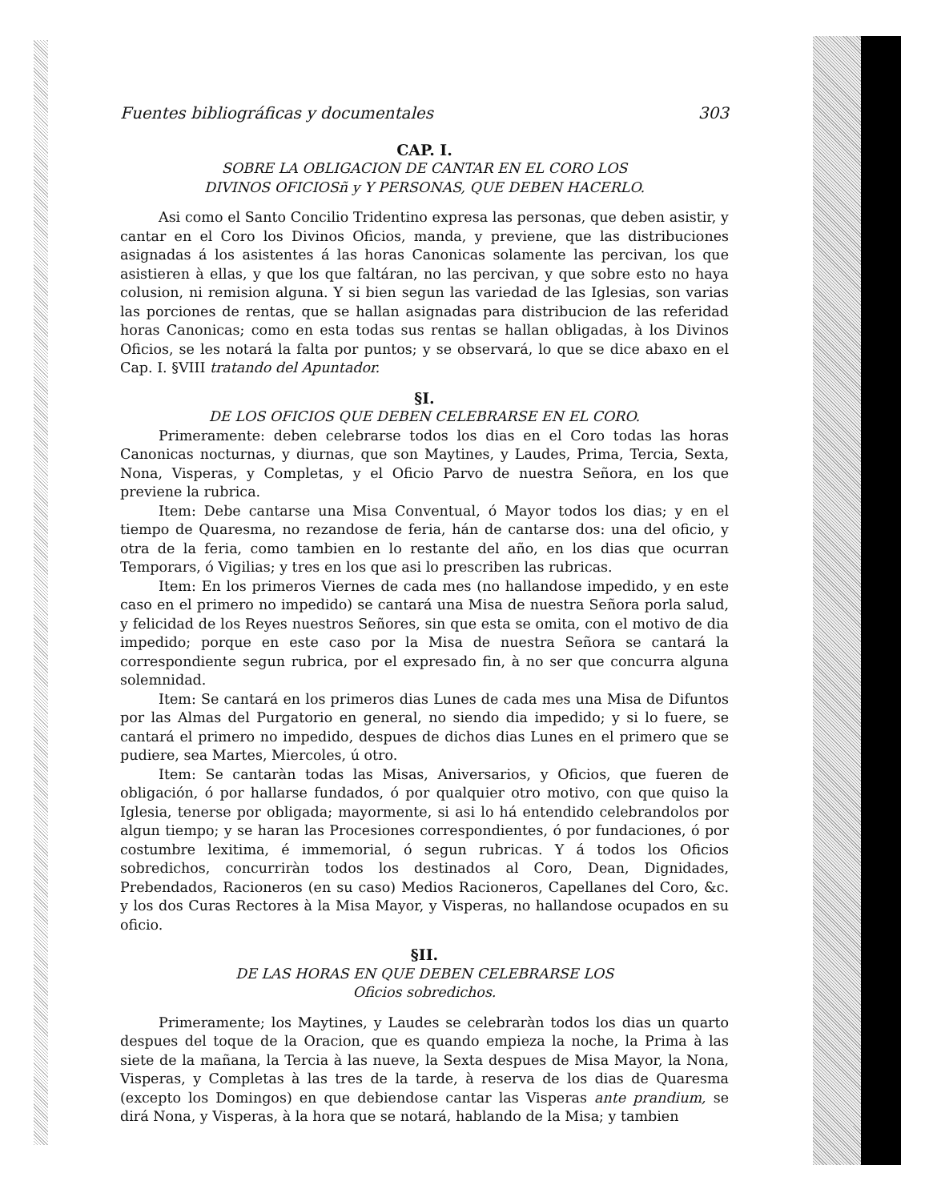Fuentes bibliográficas y documentales 303
CAP. I.
SOBRE LA OBLIGACION DE CANTAR EN EL CORO LOS
DIVINOS OFICIOSñ y Y PERSONAS, QUE DEBEN HACERLO.
Asi como el Santo Concilio Tridentino expresa las personas, que deben asistir, y cantar en el Coro los Divinos Oficios, manda, y previene, que las distribuciones asignadas á los asistentes á las horas Canonicas solamente las percivan, los que asistieren à ellas, y que los que faltáran, no las percivan, y que sobre esto no haya colusion, ni remision alguna. Y si bien segun las variedad de las Iglesias, son varias las porciones de rentas, que se hallan asignadas para distribucion de las referidad horas Canonicas; como en esta todas sus rentas se hallan obligadas, à los Divinos Oficios, se les notará la falta por puntos; y se observará, lo que se dice abaxo en el Cap. I. §VIII tratando del Apuntador.
§I.
DE LOS OFICIOS QUE DEBEN CELEBRARSE EN EL CORO.
Primeramente: deben celebrarse todos los dias en el Coro todas las horas Canonicas nocturnas, y diurnas, que son Maytines, y Laudes, Prima, Tercia, Sexta, Nona, Visperas, y Completas, y el Oficio Parvo de nuestra Señora, en los que previene la rubrica.
Item: Debe cantarse una Misa Conventual, ó Mayor todos los dias; y en el tiempo de Quaresma, no rezandose de feria, hán de cantarse dos: una del oficio, y otra de la feria, como tambien en lo restante del año, en los dias que ocurran Temporars, ó Vigilias; y tres en los que asi lo prescriben las rubricas.
Item: En los primeros Viernes de cada mes (no hallandose impedido, y en este caso en el primero no impedido) se cantará una Misa de nuestra Señora porla salud, y felicidad de los Reyes nuestros Señores, sin que esta se omita, con el motivo de dia impedido; porque en este caso por la Misa de nuestra Señora se cantará la correspondiente segun rubrica, por el expresado fin, à no ser que concurra alguna solemnidad.
Item: Se cantará en los primeros dias Lunes de cada mes una Misa de Difuntos por las Almas del Purgatorio en general, no siendo dia impedido; y si lo fuere, se cantará el primero no impedido, despues de dichos dias Lunes en el primero que se pudiere, sea Martes, Miercoles, ú otro.
Item: Se cantaràn todas las Misas, Aniversarios, y Oficios, que fueren de obligación, ó por hallarse fundados, ó por qualquier otro motivo, con que quiso la Iglesia, tenerse por obligada; mayormente, si asi lo há entendido celebrandolos por algun tiempo; y se haran las Procesiones correspondientes, ó por fundaciones, ó por costumbre lexitima, é immemorial, ó segun rubricas. Y á todos los Oficios sobredichos, concurriràn todos los destinados al Coro, Dean, Dignidades, Prebendados, Racioneros (en su caso) Medios Racioneros, Capellanes del Coro, &c. y los dos Curas Rectores à la Misa Mayor, y Visperas, no hallandose ocupados en su oficio.
§II.
DE LAS HORAS EN QUE DEBEN CELEBRARSE LOS
Oficios sobredichos.
Primeramente; los Maytines, y Laudes se celebraràn todos los dias un quarto despues del toque de la Oracion, que es quando empieza la noche, la Prima à las siete de la mañana, la Tercia à las nueve, la Sexta despues de Misa Mayor, la Nona, Visperas, y Completas à las tres de la tarde, à reserva de los dias de Quaresma (excepto los Domingos) en que debiendose cantar las Visperas ante prandium, se dirá Nona, y Visperas, à la hora que se notará, hablando de la Misa; y tambien